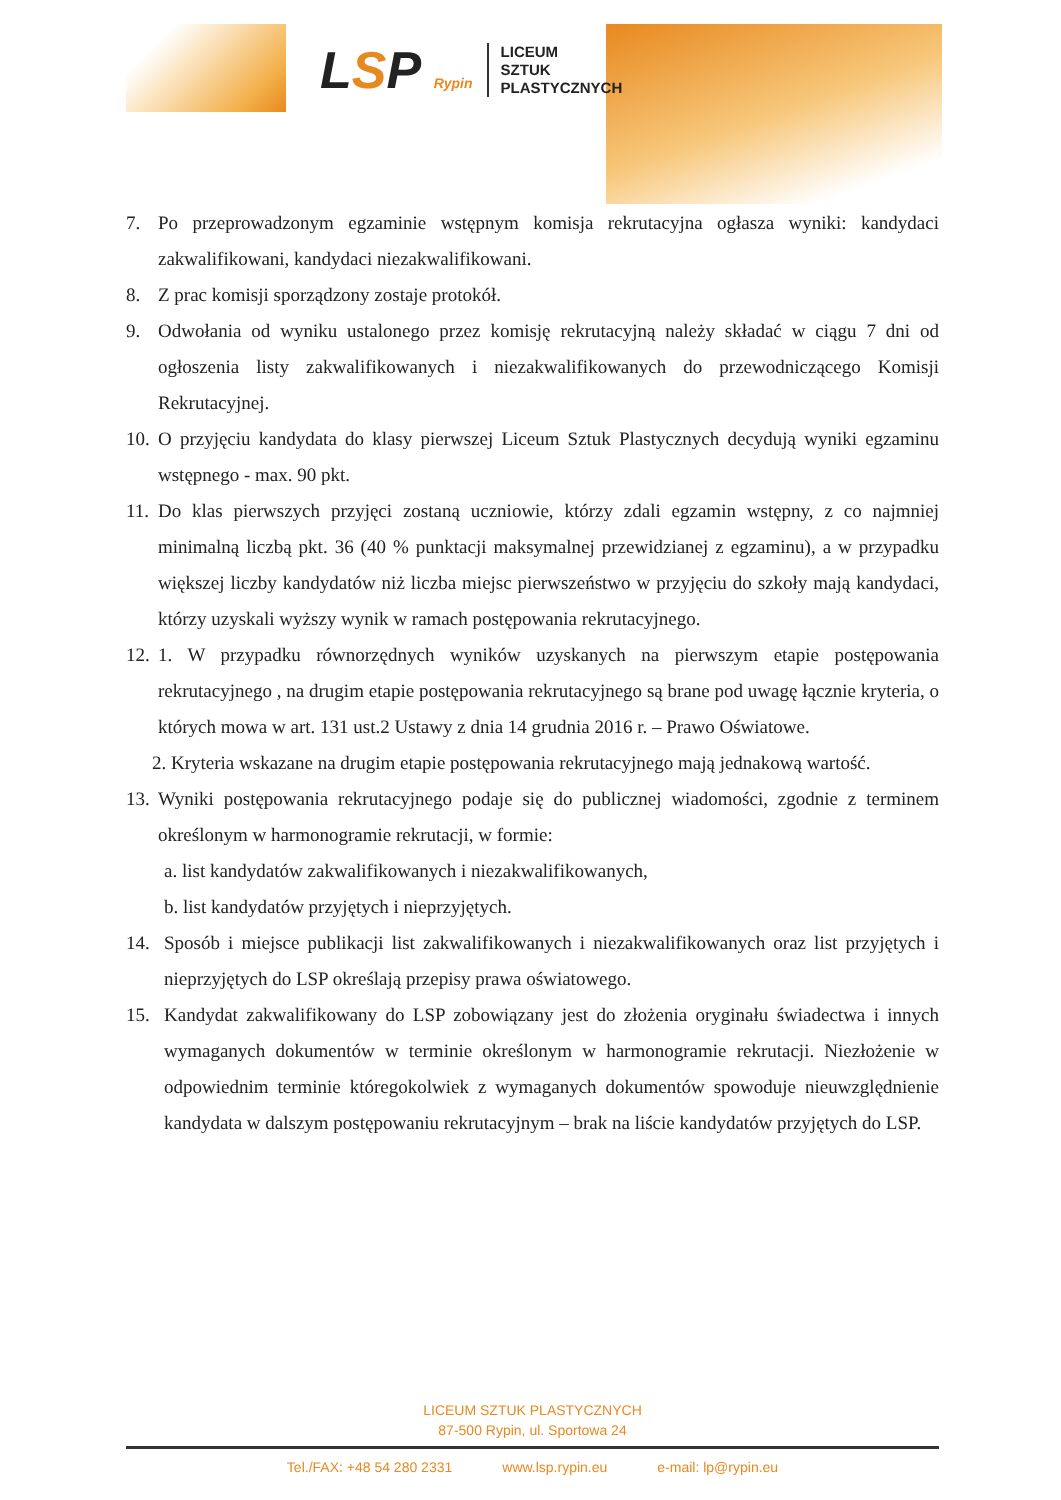LSP Rypin
LICEUM
SZTUK
PLASTYCZNYCH
7. Po przeprowadzonym egzaminie wstępnym komisja rekrutacyjna ogłasza wyniki: kandydaci zakwalifikowani, kandydaci niezakwalifikowani.
8. Z prac komisji sporządzony zostaje protokół.
9. Odwołania od wyniku ustalonego przez komisję rekrutacyjną należy składać w ciągu 7 dni od ogłoszenia listy zakwalifikowanych i niezakwalifikowanych do przewodniczącego Komisji Rekrutacyjnej.
10.
O przyjęciu kandydata do klasy pierwszej Liceum Sztuk Plastycznych decydują wyniki egzaminu wstępnego - max. 90 pkt.
11.
Do klas pierwszych przyjęci zostaną uczniowie, którzy zdali egzamin wstępny, z co najmniej minimalną liczbą pkt. 36 (40 % punktacji maksymalnej przewidzianej z egzaminu), a w przypadku większej liczby kandydatów niż liczba miejsc pierwszeństwo w przyjęciu do szkoły mają kandydaci, którzy uzyskali wyższy wynik w ramach postępowania rekrutacyjnego.
12.
1. W przypadku równorzędnych wyników uzyskanych na pierwszym etapie postępowania rekrutacyjnego , na drugim etapie postępowania rekrutacyjnego są brane pod uwagę łącznie kryteria, o których mowa w art. 131 ust.2 Ustawy z dnia 14 grudnia 2016 r. – Prawo Oświatowe.
2. Kryteria wskazane na drugim etapie postępowania rekrutacyjnego mają jednakową wartość.
13.
Wyniki postępowania rekrutacyjnego podaje się do publicznej wiadomości, zgodnie z terminem określonym w harmonogramie rekrutacji, w formie:
a. list kandydatów zakwalifikowanych i niezakwalifikowanych,
b. list kandydatów przyjętych i nieprzyjętych.
14. Sposób i miejsce publikacji list zakwalifikowanych i niezakwalifikowanych oraz list przyjętych i nieprzyjętych do LSP określają przepisy prawa oświatowego.
15. Kandydat zakwalifikowany do LSP zobowiązany jest do złożenia oryginału świadectwa i innych wymaganych dokumentów w terminie określonym w harmonogramie rekrutacji. Niezłożenie w odpowiednim terminie któregokolwiek z wymaganych dokumentów spowoduje nieuwzględnienie kandydata w dalszym postępowaniu rekrutacyjnym – brak na liście kandydatów przyjętych do LSP.
LICEUM SZTUK PLASTYCZNYCH
87-500 Rypin, ul. Sportowa 24
Tel./FAX: +48 54 280 2331 www.lsp.rypin.eu e-mail: lp@rypin.eu